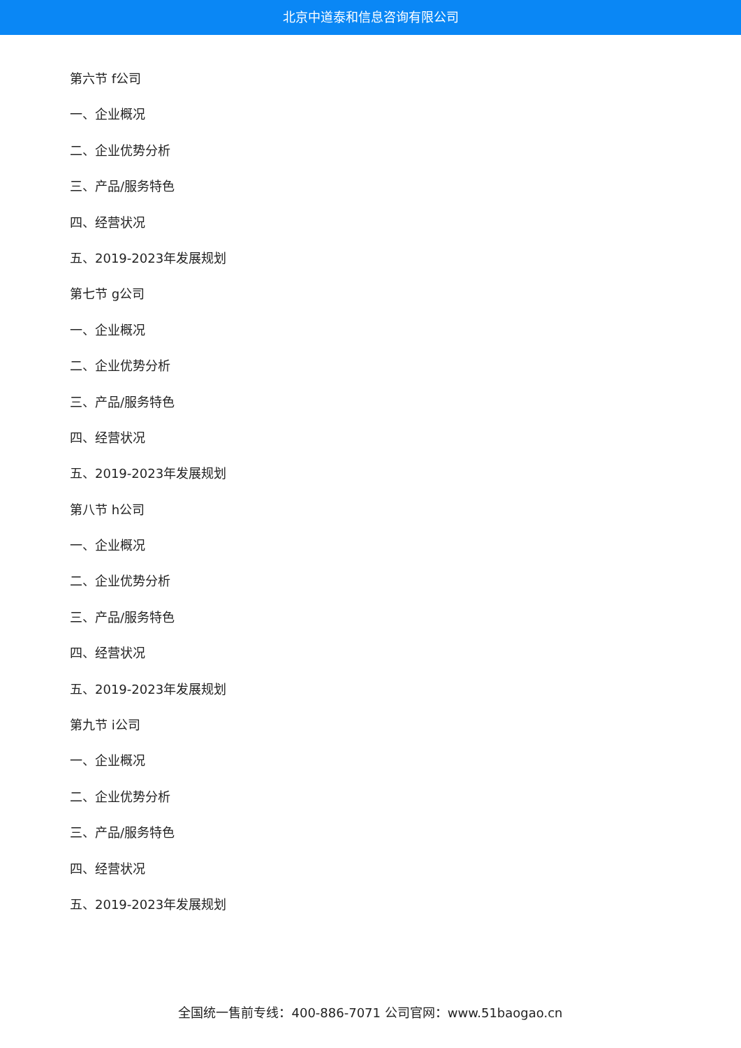北京中道泰和信息咨询有限公司
第六节 f公司
一、企业概况
二、企业优势分析
三、产品/服务特色
四、经营状况
五、2019-2023年发展规划
第七节 g公司
一、企业概况
二、企业优势分析
三、产品/服务特色
四、经营状况
五、2019-2023年发展规划
第八节 h公司
一、企业概况
二、企业优势分析
三、产品/服务特色
四、经营状况
五、2019-2023年发展规划
第九节 i公司
一、企业概况
二、企业优势分析
三、产品/服务特色
四、经营状况
五、2019-2023年发展规划
全国统一售前专线：400-886-7071 公司官网：www.51baogao.cn